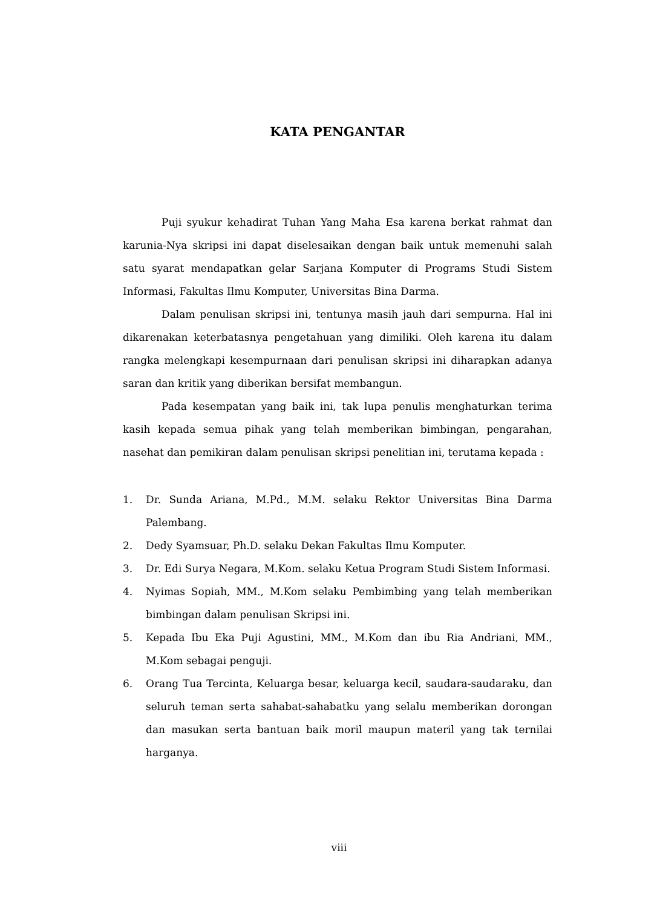KATA PENGANTAR
Puji syukur kehadirat Tuhan Yang Maha Esa karena berkat rahmat dan karunia-Nya skripsi ini dapat diselesaikan dengan baik untuk memenuhi salah satu syarat mendapatkan gelar Sarjana Komputer di Programs Studi Sistem Informasi, Fakultas Ilmu Komputer, Universitas Bina Darma.
Dalam penulisan skripsi ini, tentunya masih jauh dari sempurna. Hal ini dikarenakan keterbatasnya pengetahuan yang dimiliki. Oleh karena itu dalam rangka melengkapi kesempurnaan dari penulisan skripsi ini diharapkan adanya saran dan kritik yang diberikan bersifat membangun.
Pada kesempatan yang baik ini, tak lupa penulis menghaturkan terima kasih kepada semua pihak yang telah memberikan bimbingan, pengarahan, nasehat dan pemikiran dalam penulisan skripsi penelitian ini, terutama kepada :
1. Dr. Sunda Ariana, M.Pd., M.M. selaku Rektor Universitas Bina Darma Palembang.
2. Dedy Syamsuar, Ph.D. selaku Dekan Fakultas Ilmu Komputer.
3. Dr. Edi Surya Negara, M.Kom. selaku Ketua Program Studi Sistem Informasi.
4. Nyimas Sopiah, MM., M.Kom selaku Pembimbing yang telah memberikan bimbingan dalam penulisan Skripsi ini.
5. Kepada Ibu Eka Puji Agustini, MM., M.Kom dan ibu Ria Andriani, MM., M.Kom sebagai penguji.
6. Orang Tua Tercinta, Keluarga besar, keluarga kecil, saudara-saudaraku, dan seluruh teman serta sahabat-sahabatku yang selalu memberikan dorongan dan masukan serta bantuan baik moril maupun materil yang tak ternilai harganya.
viii